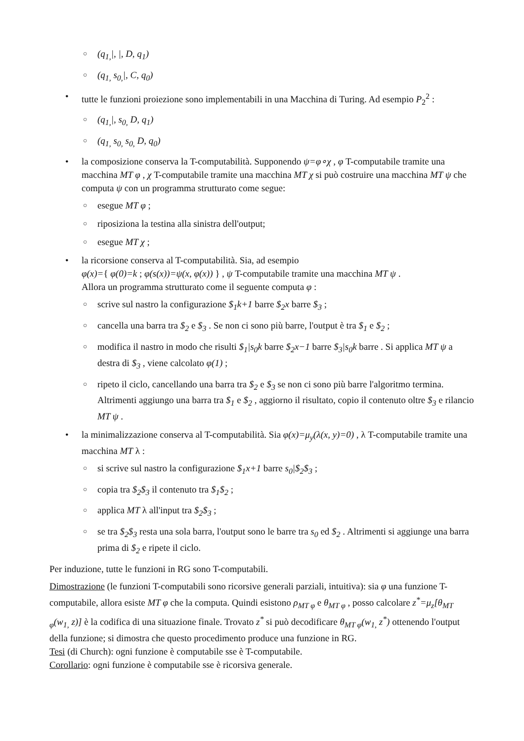○ (q<sub>1,</sub>|, |, D, q<sub>1</sub>)
○ (q<sub>1,</sub> s<sub>0,</sub>|, C, q<sub>0</sub>)
• tutte le funzioni proiezione sono implementabili in una Macchina di Turing. Ad esempio P<sub>2</sub><sup>2</sup> :
○ (q<sub>1,</sub>|, s<sub>0,</sub> D, q<sub>1</sub>)
○ (q<sub>1,</sub> s<sub>0,</sub> s<sub>0,</sub> D, q<sub>0</sub>)
• la composizione conserva la T-computabilità. Supponendo ψ=φ∘χ , φ T-computabile tramite una macchina MT φ , χ T-computabile tramite una macchina MT χ si può costruire una macchina MT ψ che computa ψ con un programma strutturato come segue:
○ esegue MT φ ;
○ riposiziona la testina alla sinistra dell'output;
○ esegue MT χ ;
• la ricorsione conserva al T-computabilità. Sia, ad esempio
φ(x)={ φ(0)=k ; φ(s(x))=ψ(x, φ(x)) } , ψ T-computabile tramite una macchina MT ψ .
Allora un programma strutturato come il seguente computa φ :
○ scrive sul nastro la configurazione $<sub>1</sub>k+1 barre $<sub>2</sub>x barre $<sub>3</sub> ;
○ cancella una barra tra $<sub>2</sub> e $<sub>3</sub> . Se non ci sono più barre, l'output è tra $<sub>1</sub> e $<sub>2</sub> ;
○ modifica il nastro in modo che risulti $<sub>1</sub>|s<sub>0</sub>k barre $<sub>2</sub>x−1 barre $<sub>3</sub>|s<sub>0</sub>k barre . Si applica MT ψ a destra di $<sub>3</sub> , viene calcolato φ(1) ;
○ ripeto il ciclo, cancellando una barra tra $<sub>2</sub> e $<sub>3</sub> se non ci sono più barre l'algoritmo termina. Altrimenti aggiungo una barra tra $<sub>1</sub> e $<sub>2</sub> , aggiorno il risultato, copio il contenuto oltre $<sub>3</sub> e rilancio MT ψ .
• la minimalizzazione conserva al T-computabilità. Sia φ(x)=μ<sub>y</sub>(λ(x, y)=0) , λ T-computabile tramite una macchina MT λ :
○ si scrive sul nastro la configurazione $<sub>1</sub>x+1 barre s<sub>0</sub>|$<sub>2</sub>$<sub>3</sub> ;
○ copia tra $<sub>2</sub>$<sub>3</sub> il contenuto tra $<sub>1</sub>$<sub>2</sub> ;
○ applica MT λ all'input tra $<sub>2</sub>$<sub>3</sub> ;
○ se tra $<sub>2</sub>$<sub>3</sub> resta una sola barra, l'output sono le barre tra s<sub>0</sub> ed $<sub>2</sub> . Altrimenti si aggiunge una barra prima di $<sub>2</sub> e ripete il ciclo.
Per induzione, tutte le funzioni in RG sono T-computabili.
Dimostrazione (le funzioni T-computabili sono ricorsive generali parziali, intuitiva): sia φ una funzione T-computabile, allora esiste MT φ che la computa. Quindi esistono ρ<sub>MT φ</sub> e θ<sub>MT φ</sub> , posso calcolare z<sup>*</sup>=μ<sub>z</sub>[θ<sub>MT φ</sub>(w<sub>1,</sub> z)] è la codifica di una situazione finale. Trovato z<sup>*</sup> si può decodificare θ<sub>MT φ</sub>(w<sub>1,</sub> z<sup>*</sup>) ottenendo l'output della funzione; si dimostra che questo procedimento produce una funzione in RG.
Tesi (di Church): ogni funzione è computabile sse è T-computabile.
Corollario: ogni funzione è computabile sse è ricorsiva generale.